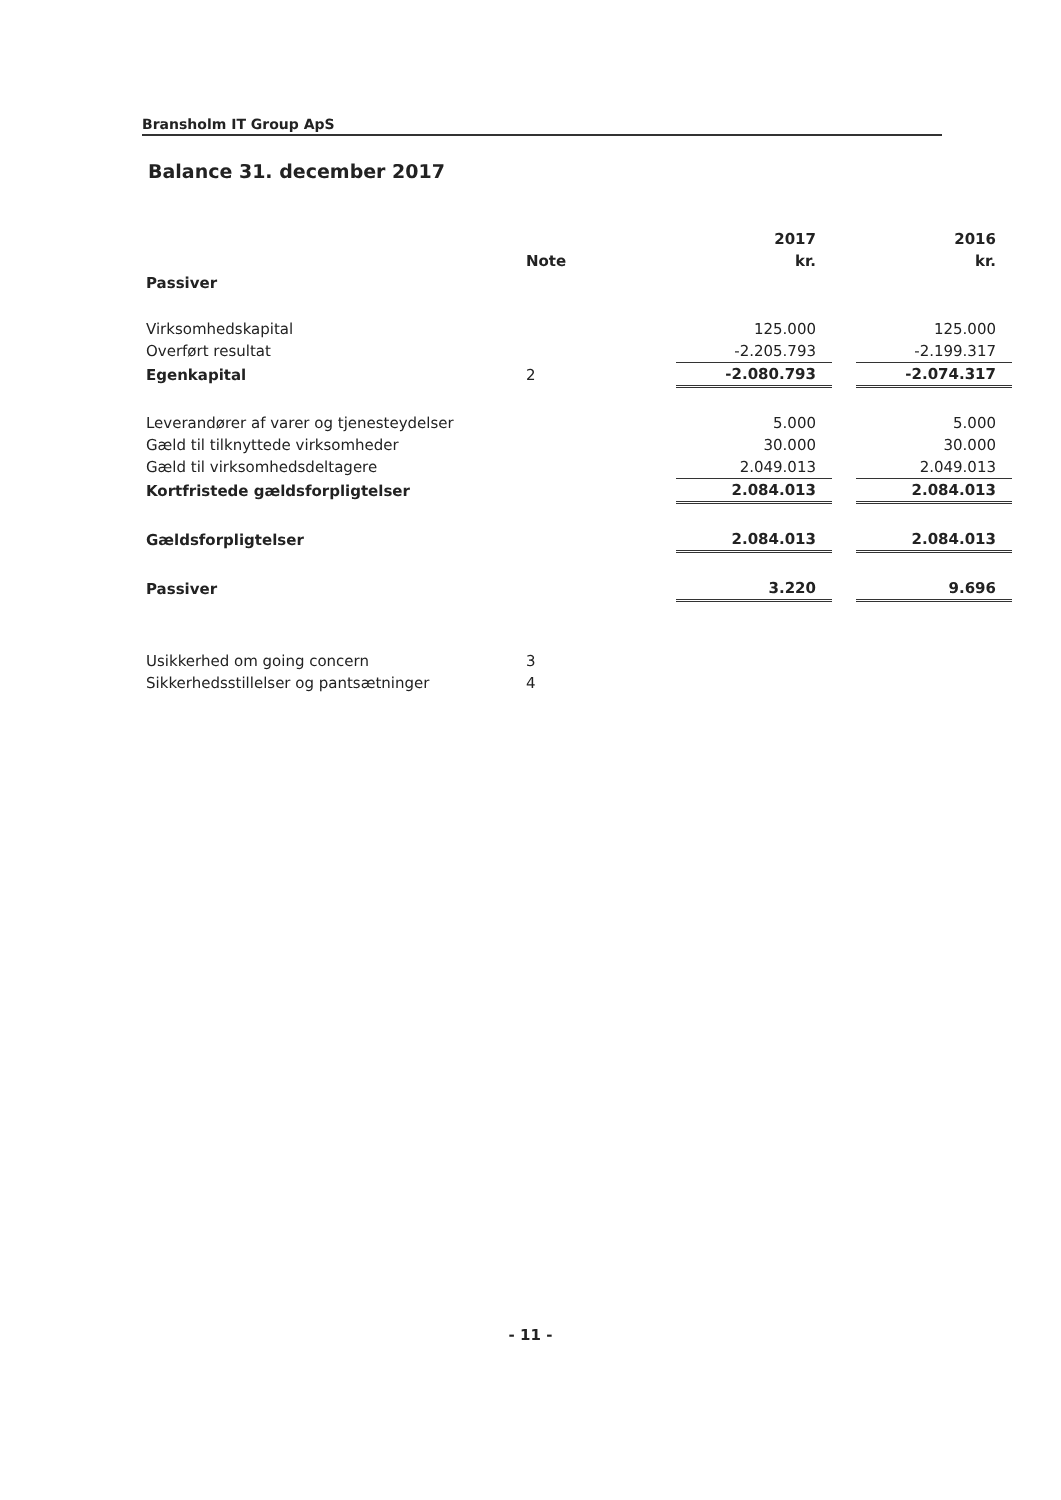Bransholm IT Group ApS
Balance 31. december 2017
| | | 2017 | | 2016 |
| --- | --- | --- | --- | --- |
| | Note | kr. | | kr. |
| Passiver | | | | |
| Virksomhedskapital | | 125.000 | | 125.000 |
| Overført resultat | | -2.205.793 | | -2.199.317 |
| Egenkapital | 2 | -2.080.793 | | -2.074.317 |
| Leverandører af varer og tjenesteydelser | | 5.000 | | 5.000 |
| Gæld til tilknyttede virksomheder | | 30.000 | | 30.000 |
| Gæld til virksomhedsdeltagere | | 2.049.013 | | 2.049.013 |
| Kortfristede gældsforpligtelser | | 2.084.013 | | 2.084.013 |
| Gældsforpligtelser | | 2.084.013 | | 2.084.013 |
| Passiver | | 3.220 | | 9.696 |
| Usikkerhed om going concern | 3 | | | |
| Sikkerhedsstillelser og pantsætninger | 4 | | | |
- 11 -